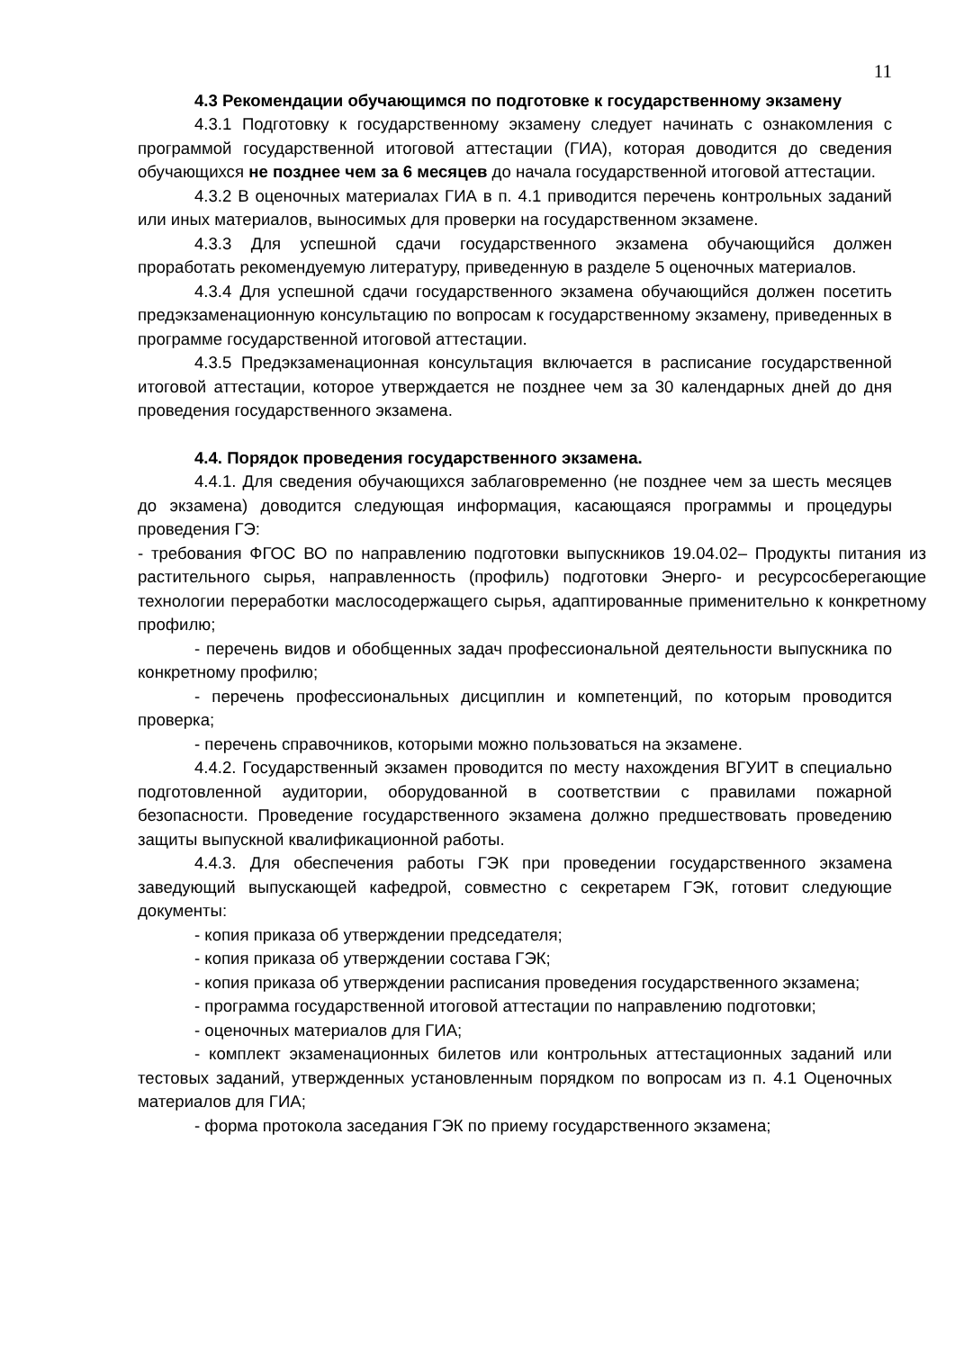11
4.3 Рекомендации обучающимся по подготовке к государственному экзамену
4.3.1 Подготовку к государственному экзамену следует начинать с ознакомления с программой государственной итоговой аттестации (ГИА), которая доводится до сведения обучающихся не позднее чем за 6 месяцев до начала государственной итоговой аттестации.
4.3.2 В оценочных материалах ГИА в п. 4.1 приводится перечень контрольных заданий или иных материалов, выносимых для проверки на государственном экзамене.
4.3.3 Для успешной сдачи государственного экзамена обучающийся должен проработать рекомендуемую литературу, приведенную в разделе 5 оценочных материалов.
4.3.4 Для успешной сдачи государственного экзамена обучающийся должен посетить предэкзаменационную консультацию по вопросам к государственному экзамену, приведенных в программе государственной итоговой аттестации.
4.3.5 Предэкзаменационная консультация включается в расписание государственной итоговой аттестации, которое утверждается не позднее чем за 30 календарных дней до дня проведения государственного экзамена.
4.4. Порядок проведения государственного экзамена.
4.4.1. Для сведения обучающихся заблаговременно (не позднее чем за шесть месяцев до экзамена) доводится следующая информация, касающаяся программы и процедуры проведения ГЭ:
- требования ФГОС ВО по направлению подготовки выпускников 19.04.02– Продукты питания из растительного сырья, направленность (профиль) подготовки Энерго- и ресурсосберегающие технологии переработки маслосодержащего сырья, адаптированные применительно к конкретному профилю;
- перечень видов и обобщенных задач профессиональной деятельности выпускника по конкретному профилю;
- перечень профессиональных дисциплин и компетенций, по которым проводится проверка;
- перечень справочников, которыми можно пользоваться на экзамене.
4.4.2. Государственный экзамен проводится по месту нахождения ВГУИТ в специально подготовленной аудитории, оборудованной в соответствии с правилами пожарной безопасности. Проведение государственного экзамена должно предшествовать проведению защиты выпускной квалификационной работы.
4.4.3. Для обеспечения работы ГЭК при проведении государственного экзамена заведующий выпускающей кафедрой, совместно с секретарем ГЭК, готовит следующие документы:
- копия приказа об утверждении председателя;
- копия приказа об утверждении состава ГЭК;
- копия приказа об утверждении расписания проведения государственного экзамена;
- программа государственной итоговой аттестации по направлению подготовки;
- оценочных материалов для ГИА;
- комплект экзаменационных билетов или контрольных аттестационных заданий или тестовых заданий, утвержденных установленным порядком по вопросам из п. 4.1 Оценочных материалов для ГИА;
- форма протокола заседания ГЭК по приему государственного экзамена;